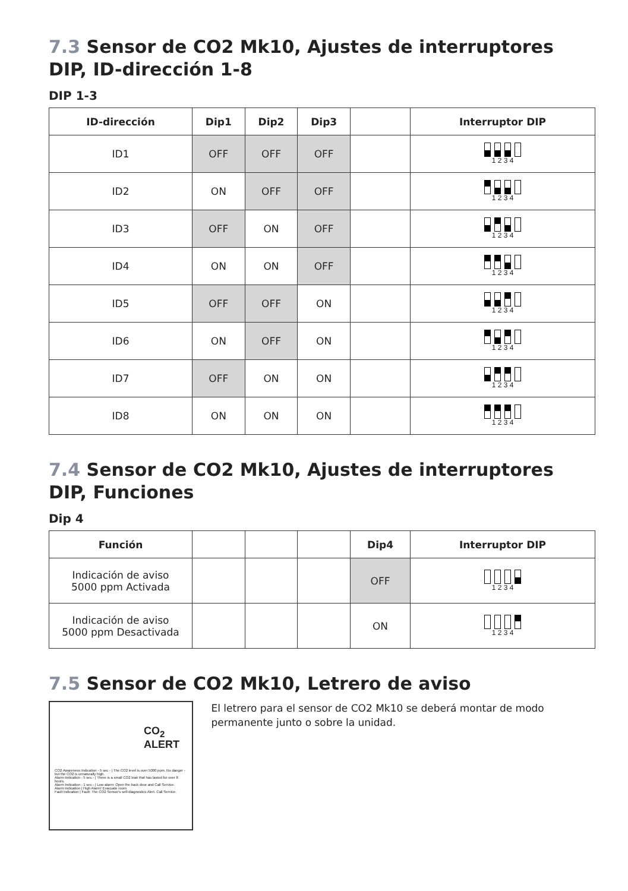7.3 Sensor de CO2 Mk10, Ajustes de interruptores DIP, ID-dirección 1-8
DIP 1-3
| ID-dirección | Dip1 | Dip2 | Dip3 | | Interruptor DIP |
| --- | --- | --- | --- | --- | --- |
| ID1 | OFF | OFF | OFF | | 1 2 3 4 |
| ID2 | ON | OFF | OFF | | 1 2 3 4 |
| ID3 | OFF | ON | OFF | | 1 2 3 4 |
| ID4 | ON | ON | OFF | | 1 2 3 4 |
| ID5 | OFF | OFF | ON | | 1 2 3 4 |
| ID6 | ON | OFF | ON | | 1 2 3 4 |
| ID7 | OFF | ON | ON | | 1 2 3 4 |
| ID8 | ON | ON | ON | | 1 2 3 4 |
7.4 Sensor de CO2 Mk10, Ajustes de interruptores DIP, Funciones
Dip 4
| Función | | | | Dip4 | Interruptor DIP |
| --- | --- | --- | --- | --- | --- |
| Indicación de aviso 5000 ppm Activada | | | | OFF | 1 2 3 4 |
| Indicación de aviso 5000 ppm Desactivada | | | | ON | 1 2 3 4 |
7.5 Sensor de CO2 Mk10, Letrero de aviso
CO<sub>2</sub> ALERT
CO2 Awareness Indication - 5 sec - | The CO2 level is over 5000 ppm. No danger - but the CO2 is unnaturally high.
Alarm Indication - 5 sec - | There is a small CO2 leak that has lasted for over 8 hours.
Alarm Indication - 1 sec - | Low alarm: Open the back door and Call Service.
Alarm Indication | High Alarm! Evacuate room
Fault Indication | Fault: The CO2 Sensor's self-diagnostics Alert. Call Service.
El letrero para el sensor de CO2 Mk10 se deberá montar de modo permanente junto o sobre la unidad.